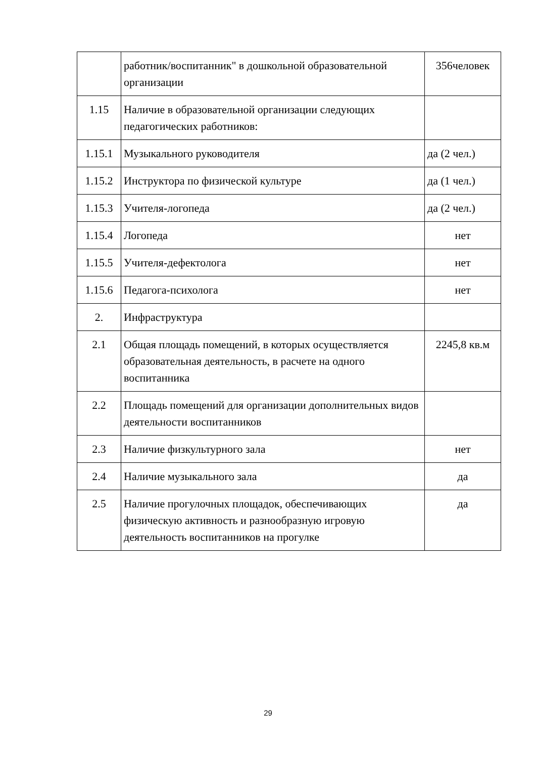| | работник/воспитанник" в дошкольной образовательной организации | 356человек |
| 1.15 | Наличие в образовательной организации следующих педагогических работников: | |
| 1.15.1 | Музыкального руководителя | да (2 чел.) |
| 1.15.2 | Инструктора по физической культуре | да (1 чел.) |
| 1.15.3 | Учителя-логопеда | да (2 чел.) |
| 1.15.4 | Логопеда | нет |
| 1.15.5 | Учителя-дефектолога | нет |
| 1.15.6 | Педагога-психолога | нет |
| 2. | Инфраструктура | |
| 2.1 | Общая площадь помещений, в которых осуществляется образовательная деятельность, в расчете на одного воспитанника | 2245,8 кв.м |
| 2.2 | Площадь помещений для организации дополнительных видов деятельности воспитанников | |
| 2.3 | Наличие физкультурного зала | нет |
| 2.4 | Наличие музыкального зала | да |
| 2.5 | Наличие прогулочных площадок, обеспечивающих физическую активность и разнообразную игровую деятельность воспитанников на прогулке | да |
29